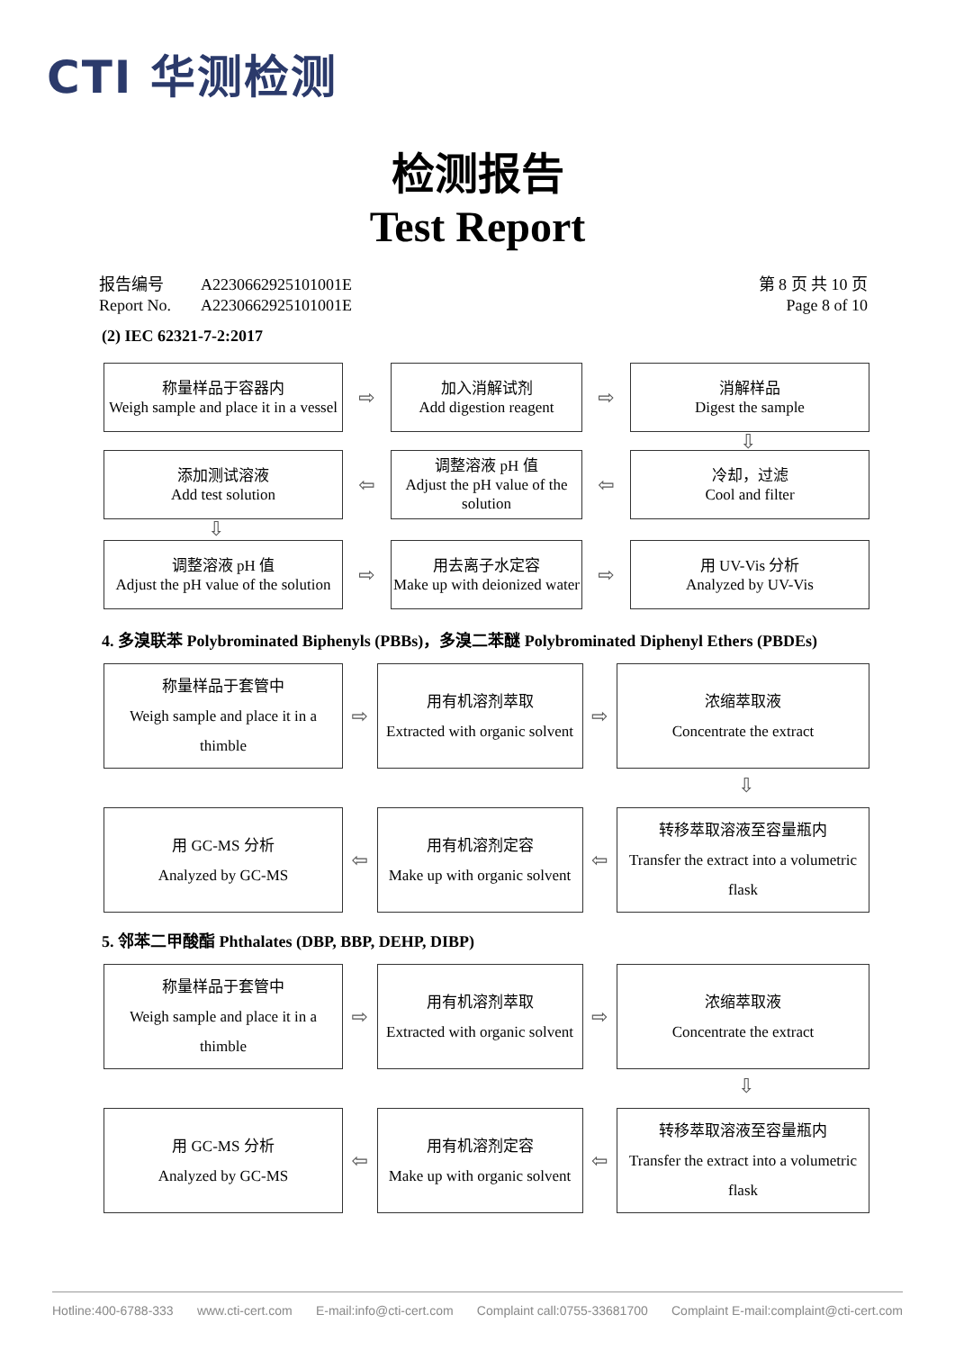CTI 华测检测
检测报告
Test Report
报告编号 A2230662925101001E
Report No. A2230662925101001E
第 8 页 共 10 页
Page 8 of 10
(2) IEC 62321-7-2:2017
称量样品于容器内
Weigh sample and place it in a vessel
⇨
加入消解试剂
Add digestion reagent
⇨
消解样品
Digest the sample
⇩
添加测试溶液
Add test solution
⇦
调整溶液 pH 值
Adjust the pH value of the solution
⇦
冷却，过滤
Cool and filter
⇩
调整溶液 pH 值
Adjust the pH value of the solution
⇨
用去离子水定容
Make up with deionized water
⇨
用 UV-Vis 分析
Analyzed by UV-Vis
4. 多溴联苯 Polybrominated Biphenyls (PBBs)，多溴二苯醚 Polybrominated Diphenyl Ethers (PBDEs)
称量样品于套管中
Weigh sample and place it in a thimble
⇨
用有机溶剂萃取
Extracted with organic solvent
⇨
浓缩萃取液
Concentrate the extract
⇩
用 GC-MS 分析
Analyzed by GC-MS
⇦
用有机溶剂定容
Make up with organic solvent
⇦
转移萃取溶液至容量瓶内
Transfer the extract into a volumetric flask
5. 邻苯二甲酸酯 Phthalates (DBP, BBP, DEHP, DIBP)
称量样品于套管中
Weigh sample and place it in a thimble
⇨
用有机溶剂萃取
Extracted with organic solvent
⇨
浓缩萃取液
Concentrate the extract
⇩
用 GC-MS 分析
Analyzed by GC-MS
⇦
用有机溶剂定容
Make up with organic solvent
⇦
转移萃取溶液至容量瓶内
Transfer the extract into a volumetric flask
Hotline:400-6788-333 www.cti-cert.com E-mail:info@cti-cert.com Complaint call:0755-33681700 Complaint E-mail:complaint@cti-cert.com